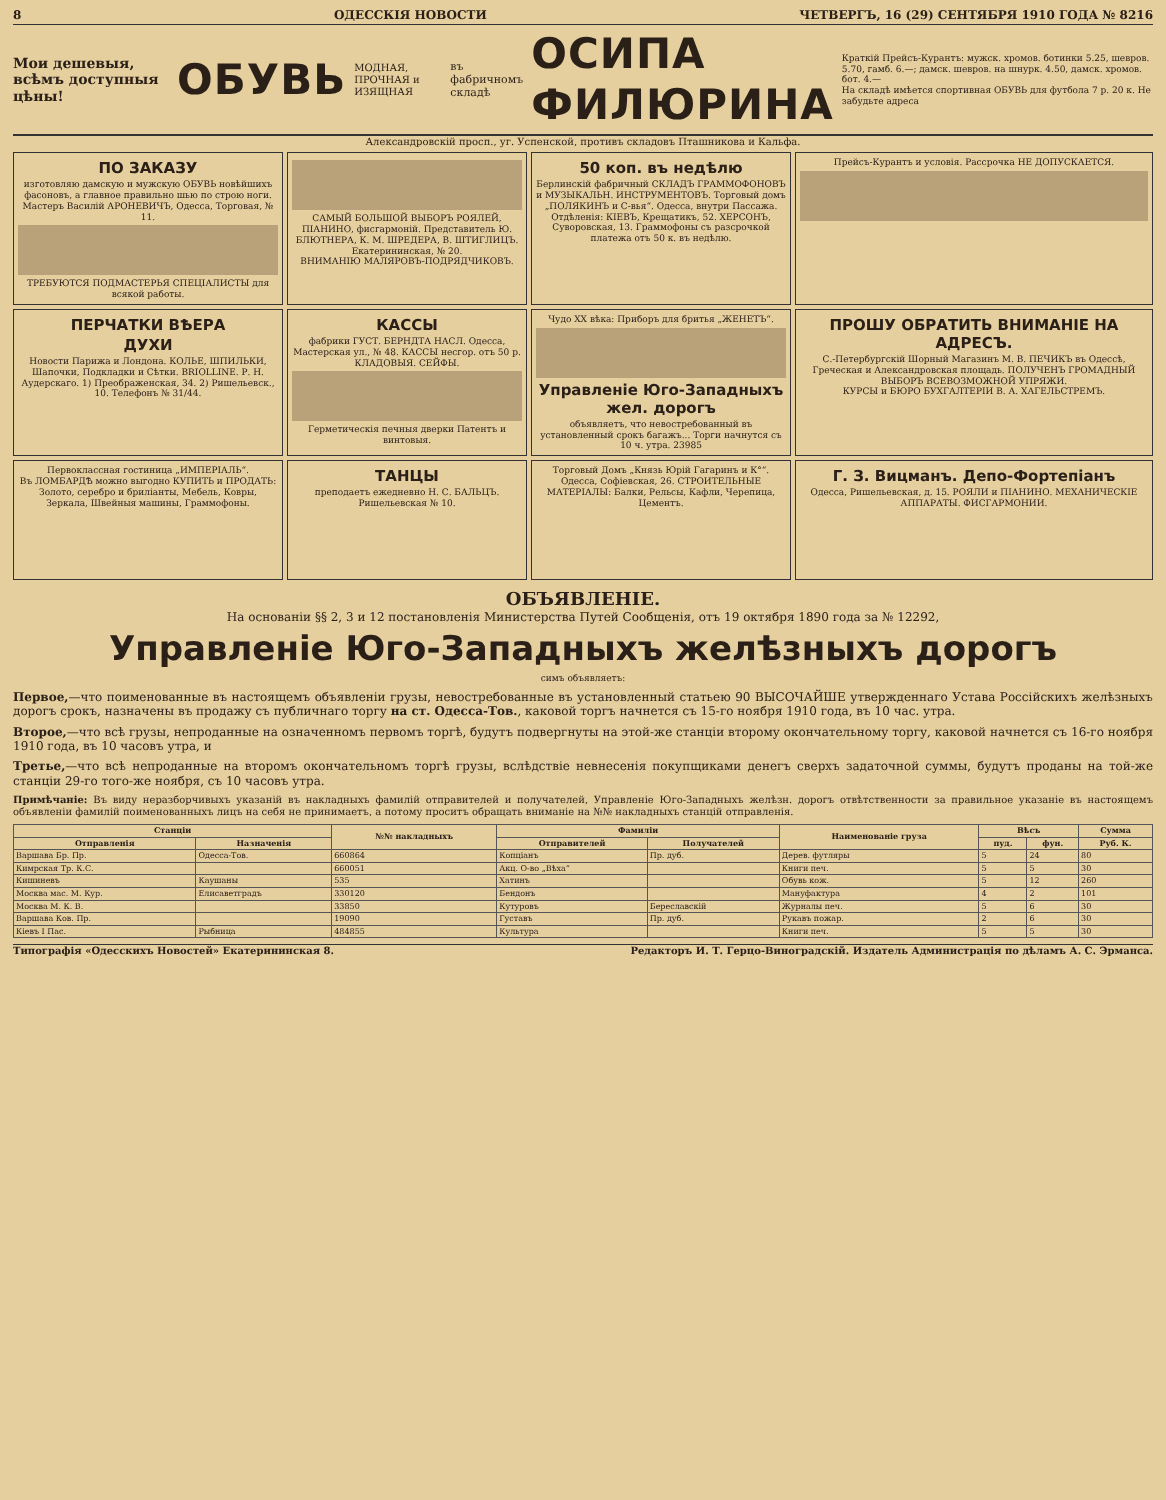8 ОДЕССКІЯ НОВОСТИ ЧЕТВЕРГЪ, 16 (29) СЕНТЯБРЯ 1910 ГОДА № 8216
Мои дешевыя, всѣмъ доступныя цѣны!
ОБУВЬ
МОДНАЯ, ПРОЧНАЯ и ИЗЯЩНАЯ въ фабричномъ складѣ
ОСИПА ФИЛЮРИНА
Краткій Прейсъ-Курантъ: мужск. хромов. ботинки 5.25, шевров. 5.70, гамб. 6.—; дамск. шевров. на шнурк. 4.50, дамск. хромов. бот. 4.—
На складѣ имѣется спортивная ОБУВЬ для футбола 7 р. 20 к. Не забудьте адреса
Александровскій просп., уг. Успенской, противъ складовъ Пташникова и Кальфа.
ПО ЗАКАЗУ
изготовляю дамскую и мужскую ОБУВЬ новѣйшихъ фасоновъ, а главное правильно шью по строю ноги. Мастеръ Василій АРОНЕВИЧЪ, Одесса, Торговая, № 11.
ТРЕБУЮТСЯ ПОДМАСТЕРЬЯ СПЕЦІАЛИСТЫ для всякой работы.
САМЫЙ БОЛЬШОЙ ВЫБОРЪ РОЯЛЕЙ, ПІАНИНО, фисгармоній. Представитель Ю. БЛЮТНЕРА, К. М. ШРЕДЕРА, В. ШТИГЛИЦЪ. Екатерининская, № 20.
ВНИМАНІЮ МАЛЯРОВЪ-ПОДРЯДЧИКОВЪ.
50 коп. въ недѣлю
Берлинскій фабричный СКЛАДЪ ГРАММОФОНОВЪ и МУЗЫКАЛЬН. ИНСТРУМЕНТОВЪ. Торговый домъ „ПОЛЯКИНЪ и С-вья“. Одесса, внутри Пассажа. Отдѣленія: КІЕВЪ, Крещатикъ, 52. ХЕРСОНЪ, Суворовская, 13. Граммофоны съ разсрочкой платежа отъ 50 к. въ недѣлю.
Прейсъ-Курантъ и условія. Рассрочка НЕ ДОПУСКАЕТСЯ.
ПЕРЧАТКИ ВѢЕРА
ДУХИ
Новости Парижа и Лондона. КОЛЬЕ, ШПИЛЬКИ, Шапочки, Подкладки и Сѣтки. BRIOLLINE. Р. Н. Аудерскаго. 1) Преображенская, 34. 2) Ришельевск., 10. Телефонъ № 31/44.
КАССЫ
фабрики ГУСТ. БЕРНДТА НАСЛ. Одесса, Мастерская ул., № 48. КАССЫ несгор. отъ 50 р. КЛАДОВЫЯ. СЕЙФЫ.
Герметическія печныя дверки Патентъ и винтовыя.
Чудо XX вѣка: Приборъ для бритья „ЖЕНЕТЪ“.
Управленіе Юго-Западныхъ жел. дорогъ
объявляетъ, что невостребованный въ установленный срокъ багажъ... Торги начнутся съ 10 ч. утра. 23985
ПРОШУ ОБРАТИТЬ ВНИМАНІЕ НА АДРЕСЪ.
С.-Петербургскій Шорный Магазинъ М. В. ПЕЧИКЪ въ Одессѣ, Греческая и Александровская площадь. ПОЛУЧЕНЪ ГРОМАДНЫЙ ВЫБОРЪ ВСЕВОЗМОЖНОЙ УПРЯЖИ.
КУРСЫ и БЮРО БУХГАЛТЕРІИ В. А. ХАГЕЛЬСТРЕМЪ.
Первоклассная гостиница „ИМПЕРІАЛЬ“.
Въ ЛОМБАРДѢ можно выгодно КУПИТЬ и ПРОДАТЬ: Золото, серебро и бриліанты, Мебель, Ковры, Зеркала, Швейныя машины, Граммофоны.
ТАНЦЫ
преподаетъ ежедневно Н. С. БАЛЬЦЪ. Ришельевская № 10.
Торговый Домъ „Князь Юрій Гагаринъ и К°“. Одесса, Софіевская, 26. СТРОИТЕЛЬНЫЕ МАТЕРІАЛЫ: Балки, Рельсы, Кафли, Черепица, Цементъ.
Г. З. Вицманъ. Депо-Фортепіанъ
Одесса, Ришельевская, д. 15. РОЯЛИ и ПІАНИНО. МЕХАНИЧЕСКІЕ АППАРАТЫ. ФИСГАРМОНИИ.
ОБЪЯВЛЕНІЕ.
На основаніи §§ 2, 3 и 12 постановленія Министерства Путей Сообщенія, отъ 19 октября 1890 года за № 12292,
Управленіе Юго-Западныхъ желѣзныхъ дорогъ
симъ объявляетъ:
Первое,—что поименованные въ настоящемъ объявленіи грузы, невостребованные въ установленный статьею 90 ВЫСОЧАЙШЕ утвержденнаго Устава Россійскихъ желѣзныхъ дорогъ срокъ, назначены въ продажу съ публичнаго торгу на ст. Одесса-Тов., каковой торгъ начнется съ 15-го ноября 1910 года, въ 10 час. утра.
Второе,—что всѣ грузы, непроданные на означенномъ первомъ торгѣ, будутъ подвергнуты на этой-же станціи второму окончательному торгу, каковой начнется съ 16-го ноября 1910 года, въ 10 часовъ утра, и
Третье,—что всѣ непроданные на второмъ окончательномъ торгѣ грузы, вслѣдствіе невнесенія покупщиками денегъ сверхъ задаточной суммы, будутъ проданы на той-же станціи 29-го того-же ноября, съ 10 часовъ утра.
Примѣчаніе: Въ виду неразборчивыхъ указаній въ накладныхъ фамилій отправителей и получателей, Управленіе Юго-Западныхъ желѣзн. дорогъ отвѣтственности за правильное указаніе въ настоящемъ объявленіи фамилій поименованныхъ лицъ на себя не принимаетъ, а потому проситъ обращать вниманіе на №№ накладныхъ станцій отправленія.
| Станціи | | №№ накладныхъ | Фамиліи | | Наименованіе груза | Вѣсъ | | Сумма |
| --- | --- | --- | --- | --- | --- | --- | --- | --- |
| Отправленія | Назначенія | | Отправителей | Получателей | | пуд. | фун. | Руб. К. |
| Варшава Бр. Пр. | Одесса-Тов. | 660864 | Копціанъ | Пр. дуб. | Дерев. футляры | 5 | 24 | 80 |
| Кимрская Тр. К.С. | | 660051 | Акц. О-во „Вѣха“ | | Книги печ. | 5 | 5 | 30 |
| Кишиневъ | Каушаны | 535 | Хатинъ | | Обувь кож. | 5 | 12 | 260 |
| Москва мас. М. Кур. | Елисаветградъ | 330120 | Бендонъ | | Мануфактура | 4 | 2 | 101 |
| Москва М. К. В. | | 33850 | Кутуровъ | Береславскій | Журналы печ. | 5 | 6 | 30 |
| Варшава Ков. Пр. | | 19090 | Густавъ | Пр. дуб. | Рукавъ пожар. | 2 | 6 | 30 |
| Кіевъ I Пас. | Рыбница | 484855 | Культура | | Книги печ. | 5 | 5 | 30 |
Типографія «Одесскихъ Новостей» Екатерининская 8. Редакторъ И. Т. Герцо-Виноградскій. Издатель Администрація по дѣламъ А. С. Эрманса.